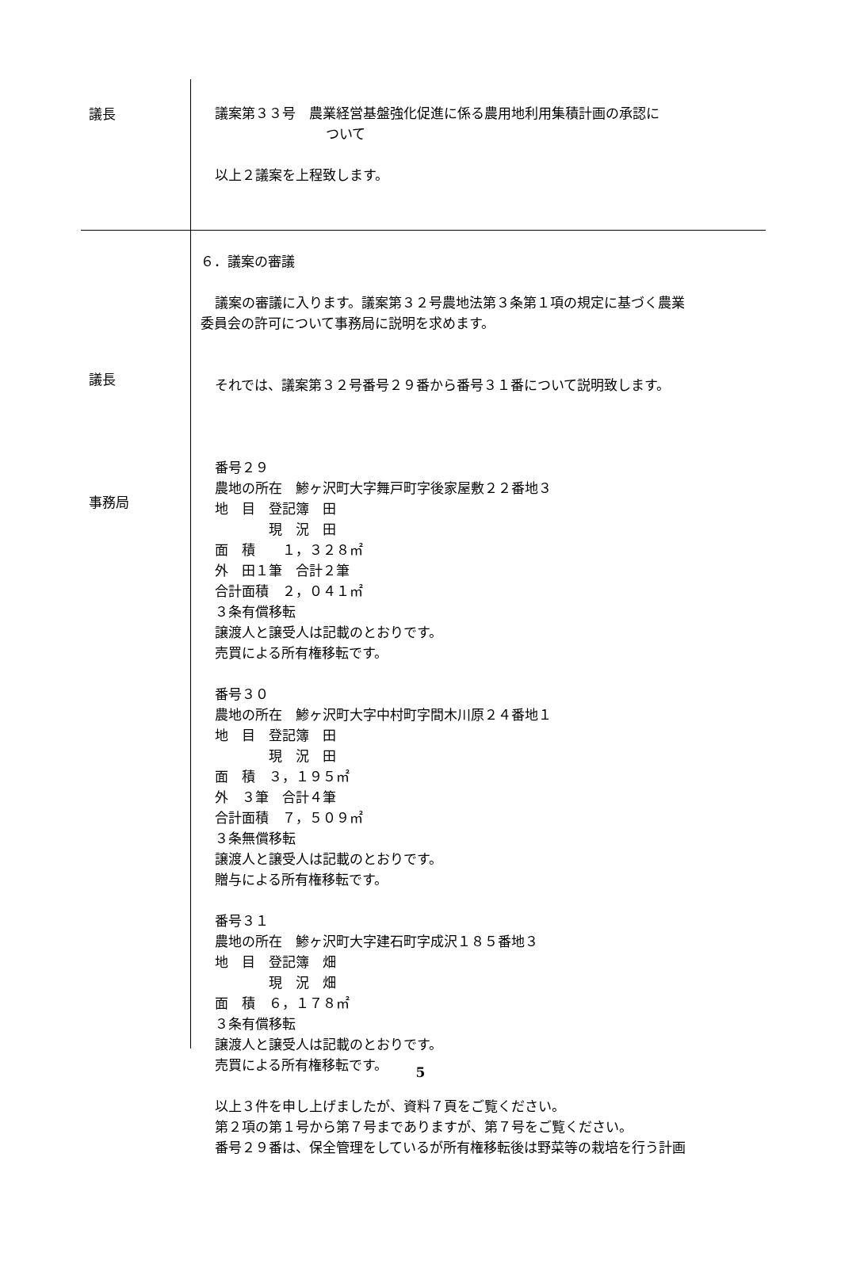議長
議案第３３号　農業経営基盤強化促進に係る農用地利用集積計画の承認に
ついて
以上２議案を上程致します。
議長
事務局
６．議案の審議
議案の審議に入ります。議案第３２号農地法第３条第１項の規定に基づく農業
委員会の許可について事務局に説明を求めます。
それでは、議案第３２号番号２９番から番号３１番について説明致します。
番号２９
農地の所在　鯵ヶ沢町大字舞戸町字後家屋敷２２番地３
地　目　登記簿　田
　　　　現　況　田
面　積　　１，３２８㎡
外　田１筆　合計２筆
合計面積　２，０４１㎡
３条有償移転
譲渡人と譲受人は記載のとおりです。
売買による所有権移転です。
番号３０
農地の所在　鯵ヶ沢町大字中村町字間木川原２４番地１
地　目　登記簿　田
　　　　現　況　田
面　積　３，１９５㎡
外　３筆　合計４筆
合計面積　７，５０９㎡
３条無償移転
譲渡人と譲受人は記載のとおりです。
贈与による所有権移転です。
番号３１
農地の所在　鯵ヶ沢町大字建石町字成沢１８５番地３
地　目　登記簿　畑
　　　　現　況　畑
面　積　６，１７８㎡
３条有償移転
譲渡人と譲受人は記載のとおりです。
売買による所有権移転です。
以上３件を申し上げましたが、資料７頁をご覧ください。
第２項の第１号から第７号までありますが、第７号をご覧ください。
番号２９番は、保全管理をしているが所有権移転後は野菜等の栽培を行う計画
5